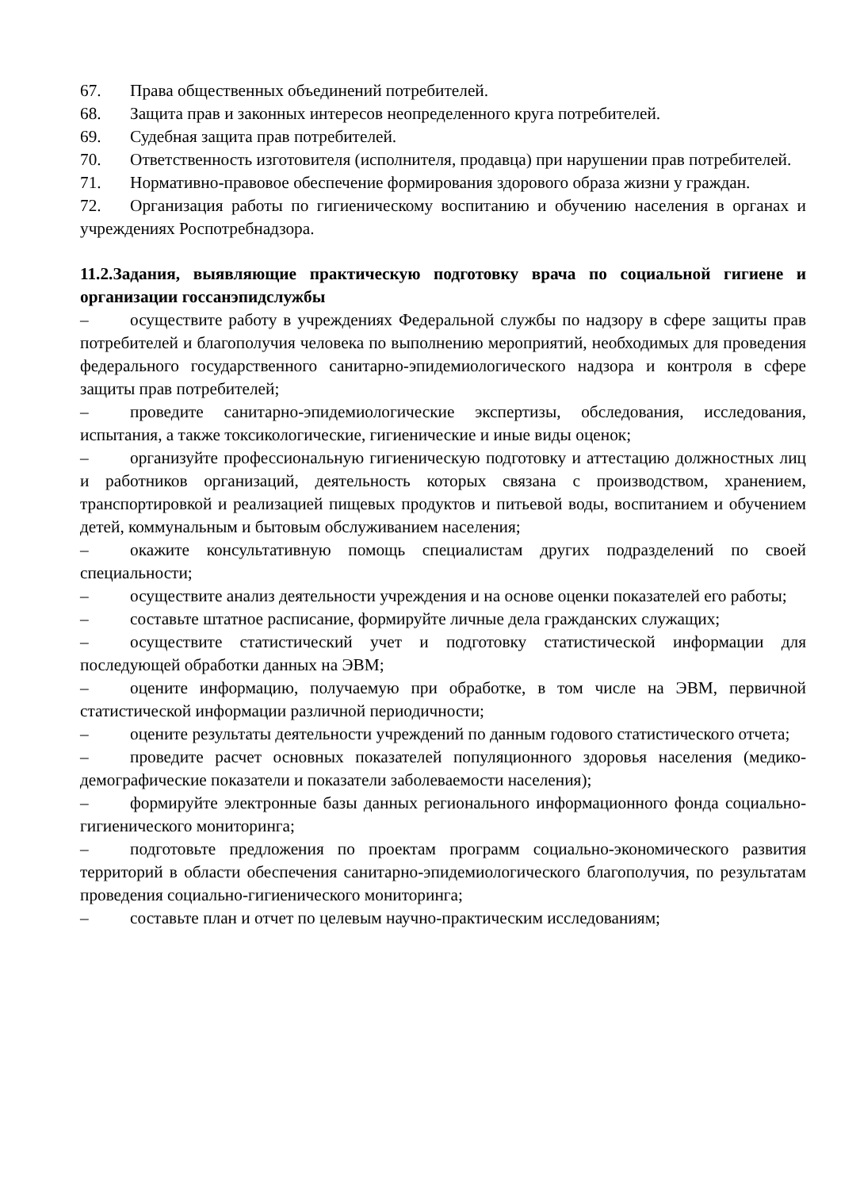67. Права общественных объединений потребителей.
68. Защита прав и законных интересов неопределенного круга потребителей.
69. Судебная защита прав потребителей.
70. Ответственность изготовителя (исполнителя, продавца) при нарушении прав потребителей.
71. Нормативно-правовое обеспечение формирования здорового образа жизни у граждан.
72. Организация работы по гигиеническому воспитанию и обучению населения в органах и учреждениях Роспотребнадзора.
11.2.Задания, выявляющие практическую подготовку врача по социальной гигиене и организации госсанэпидслужбы
– осуществите работу в учреждениях Федеральной службы по надзору в сфере защиты прав потребителей и благополучия человека по выполнению мероприятий, необходимых для проведения федерального государственного санитарно-эпидемиологического надзора и контроля в сфере защиты прав потребителей;
– проведите санитарно-эпидемиологические экспертизы, обследования, исследования, испытания, а также токсикологические, гигиенические и иные виды оценок;
– организуйте профессиональную гигиеническую подготовку и аттестацию должностных лиц и работников организаций, деятельность которых связана с производством, хранением, транспортировкой и реализацией пищевых продуктов и питьевой воды, воспитанием и обучением детей, коммунальным и бытовым обслуживанием населения;
– окажите консультативную помощь специалистам других подразделений по своей специальности;
– осуществите анализ деятельности учреждения и на основе оценки показателей его работы;
– составьте штатное расписание, формируйте личные дела гражданских служащих;
– осуществите статистический учет и подготовку статистической информации для последующей обработки данных на ЭВМ;
– оцените информацию, получаемую при обработке, в том числе на ЭВМ, первичной статистической информации различной периодичности;
– оцените результаты деятельности учреждений по данным годового статистического отчета;
– проведите расчет основных показателей популяционного здоровья населения (медико-демографические показатели и показатели заболеваемости населения);
– формируйте электронные базы данных регионального информационного фонда социально-гигиенического мониторинга;
– подготовьте предложения по проектам программ социально-экономического развития территорий в области обеспечения санитарно-эпидемиологического благополучия, по результатам проведения социально-гигиенического мониторинга;
– составьте план и отчет по целевым научно-практическим исследованиям;